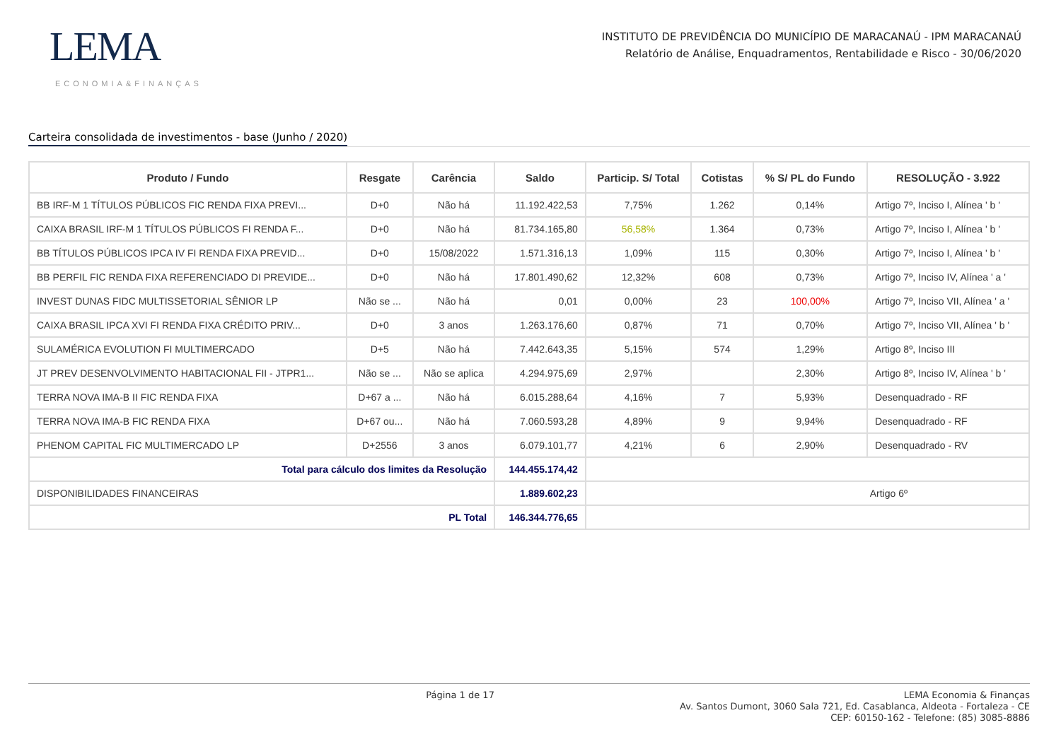LEMA
ECONOMIA&FINANÇAS
INSTITUTO DE PREVIDÊNCIA DO MUNICÍPIO DE MARACANAÚ - IPM MARACANAÚ
Relatório de Análise, Enquadramentos, Rentabilidade e Risco - 30/06/2020
Carteira consolidada de investimentos - base (Junho / 2020)
| Produto / Fundo | Resgate | Carência | Saldo | Particip. S/ Total | Cotistas | % S/ PL do Fundo | RESOLUÇÃO - 3.922 |
| --- | --- | --- | --- | --- | --- | --- | --- |
| BB IRF-M 1 TÍTULOS PÚBLICOS FIC RENDA FIXA PREVI... | D+0 | Não há | 11.192.422,53 | 7,75% | 1.262 | 0,14% | Artigo 7º, Inciso I, Alínea ' b ' |
| CAIXA BRASIL IRF-M 1 TÍTULOS PÚBLICOS FI RENDA F... | D+0 | Não há | 81.734.165,80 | 56,58% | 1.364 | 0,73% | Artigo 7º, Inciso I, Alínea ' b ' |
| BB TÍTULOS PÚBLICOS IPCA IV FI RENDA FIXA PREVID... | D+0 | 15/08/2022 | 1.571.316,13 | 1,09% | 115 | 0,30% | Artigo 7º, Inciso I, Alínea ' b ' |
| BB PERFIL FIC RENDA FIXA REFERENCIADO DI PREVIDE... | D+0 | Não há | 17.801.490,62 | 12,32% | 608 | 0,73% | Artigo 7º, Inciso IV, Alínea ' a ' |
| INVEST DUNAS FIDC MULTISSETORIAL SÊNIOR LP | Não se ... | Não há | 0,01 | 0,00% | 23 | 100,00% | Artigo 7º, Inciso VII, Alínea ' a ' |
| CAIXA BRASIL IPCA XVI FI RENDA FIXA CRÉDITO PRIV... | D+0 | 3 anos | 1.263.176,60 | 0,87% | 71 | 0,70% | Artigo 7º, Inciso VII, Alínea ' b ' |
| SULAMÉRICA EVOLUTION FI MULTIMERCADO | D+5 | Não há | 7.442.643,35 | 5,15% | 574 | 1,29% | Artigo 8º, Inciso III |
| JT PREV DESENVOLVIMENTO HABITACIONAL FII - JTPR1... | Não se ... | Não se aplica | 4.294.975,69 | 2,97% | | 2,30% | Artigo 8º, Inciso IV, Alínea ' b ' |
| TERRA NOVA IMA-B II FIC RENDA FIXA | D+67 a ... | Não há | 6.015.288,64 | 4,16% | 7 | 5,93% | Desenquadrado - RF |
| TERRA NOVA IMA-B FIC RENDA FIXA | D+67 ou... | Não há | 7.060.593,28 | 4,89% | 9 | 9,94% | Desenquadrado - RF |
| PHENOM CAPITAL FIC MULTIMERCADO LP | D+2556 | 3 anos | 6.079.101,77 | 4,21% | 6 | 2,90% | Desenquadrado - RV |
| Total para cálculo dos limites da Resolução | | | 144.455.174,42 | | | | |
| DISPONIBILIDADES FINANCEIRAS | | | 1.889.602,23 | Artigo 6º | | | |
| PL Total | | | 146.344.776,65 | | | | |
Página 1 de 17
LEMA Economia & Finanças
Av. Santos Dumont, 3060 Sala 721, Ed. Casablanca, Aldeota - Fortaleza - CE
CEP: 60150-162 - Telefone: (85) 3085-8886